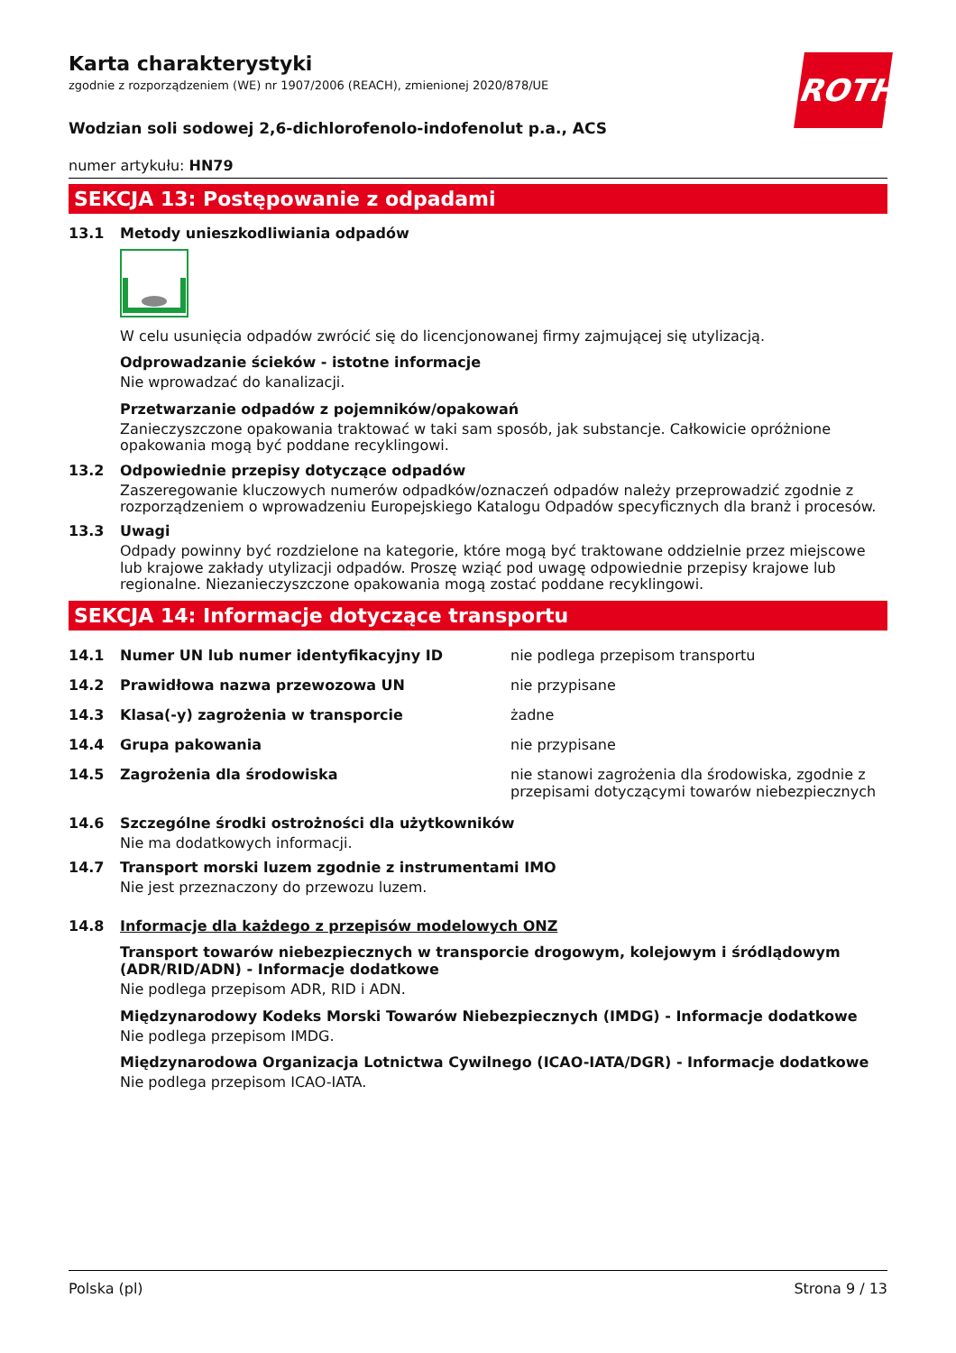ROTH
Karta charakterystyki
zgodnie z rozporządzeniem (WE) nr 1907/2006 (REACH), zmienionej 2020/878/UE
Wodzian soli sodowej 2,6-dichlorofenolo-indofenolut p.a., ACS
numer artykułu: HN79
SEKCJA 13: Postępowanie z odpadami
13.1 Metody unieszkodliwiania odpadów
W celu usunięcia odpadów zwrócić się do licencjonowanej firmy zajmującej się utylizacją.
Odprowadzanie ścieków - istotne informacje
Nie wprowadzać do kanalizacji.
Przetwarzanie odpadów z pojemników/opakowań
Zanieczyszczone opakowania traktować w taki sam sposób, jak substancje. Całkowicie opróżnione opakowania mogą być poddane recyklingowi.
13.2 Odpowiednie przepisy dotyczące odpadów
Zaszeregowanie kluczowych numerów odpadków/oznaczeń odpadów należy przeprowadzić zgodnie z rozporządzeniem o wprowadzeniu Europejskiego Katalogu Odpadów specyficznych dla branż i procesów.
13.3 Uwagi
Odpady powinny być rozdzielone na kategorie, które mogą być traktowane oddzielnie przez miejscowe lub krajowe zakłady utylizacji odpadów. Proszę wziąć pod uwagę odpowiednie przepisy krajowe lub regionalne. Niezanieczyszczone opakowania mogą zostać poddane recyklingowi.
SEKCJA 14: Informacje dotyczące transportu
| 14.1 | Numer UN lub numer identyfikacyjny ID | nie podlega przepisom transportu |
| 14.2 | Prawidłowa nazwa przewozowa UN | nie przypisane |
| 14.3 | Klasa(-y) zagrożenia w transporcie | żadne |
| 14.4 | Grupa pakowania | nie przypisane |
| 14.5 | Zagrożenia dla środowiska | nie stanowi zagrożenia dla środowiska, zgodnie z przepisami dotyczącymi towarów niebezpiecznych |
14.6 Szczególne środki ostrożności dla użytkowników
Nie ma dodatkowych informacji.
14.7 Transport morski luzem zgodnie z instrumentami IMO
Nie jest przeznaczony do przewozu luzem.
14.8 Informacje dla każdego z przepisów modelowych ONZ
Transport towarów niebezpiecznych w transporcie drogowym, kolejowym i śródlądowym (ADR/RID/ADN) - Informacje dodatkowe
Nie podlega przepisom ADR, RID i ADN.
Międzynarodowy Kodeks Morski Towarów Niebezpiecznych (IMDG) - Informacje dodatkowe
Nie podlega przepisom IMDG.
Międzynarodowa Organizacja Lotnictwa Cywilnego (ICAO-IATA/DGR) - Informacje dodatkowe
Nie podlega przepisom ICAO-IATA.
Polska (pl) Strona 9 / 13